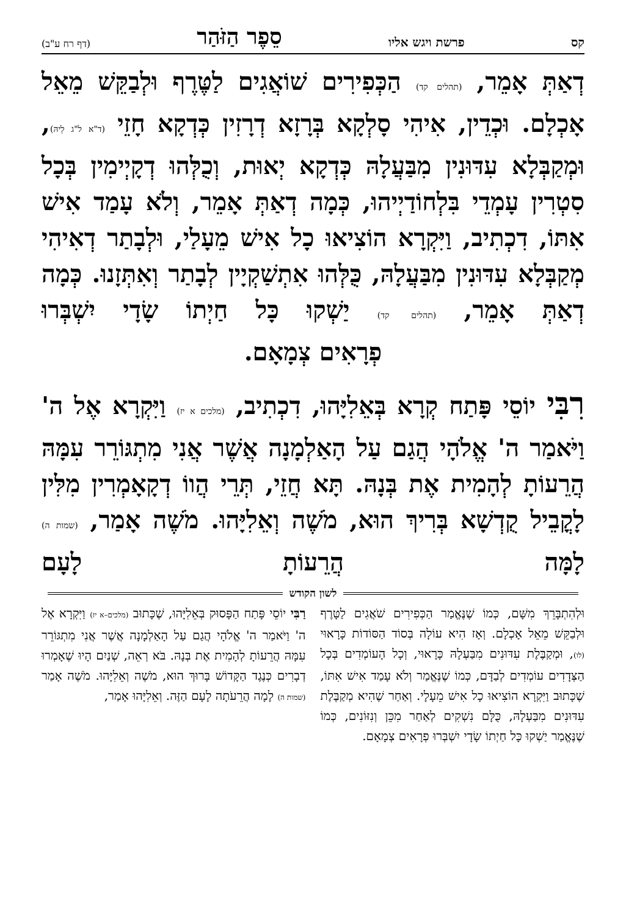קס פרשת ויגש אליו סֵפֶר הַזֹּהַר (דף רח ע"ב)
דְאַתְּ אָמֵר, (תהלים קד) הַכְּפִירִים שׁוֹאֲגִים לַטֶּרֶף וּלְבַקֵּשׁ מֵאֵל אָכְלָם. וּכְדֵין, אִיהִי סָלְקָא בְּרָזָא דְרָזִין כְּדְקָא חָזֵי (ד"א ל"ג לֵיהּ), וּמְקַבְּלָא עִדּוּנִין מִבַּעֲלָהּ כְּדְקָא יְאוּת, וְכֻלְּהוּ דְקָיְימִין בְּכָל סִטְרִין עָמְדֵי בִּלְחוֹדַיְיהוּ, כְּמָה דְאַתְּ אָמֵר, וְלֹא עָמַד אִישׁ אִתּוֹ, דִכְתִיב, וַיִּקְרָא הוֹצִיאוּ כָל אִישׁ מֵעָלַי, וּלְבָתַר דְאִיהִי מְקַבְּלָא עִדּוּנִין מִבַּעֲלָהּ, כֻּלְּהוּ אִתְשַׁקְיָין לְבָתַר וְאִתְּזָנוּ. כְּמָה דְאַתְּ אָמֵר, (תהלים קד) יַשְׁקוּ כָּל חַיְתוֹ שָׂדָי יִשְׁבְּרוּ
פְרָאִים צְמָאָם.
רִבִּי יוֹסֵי פָּתַח קְרָא בְּאֵלִיָּהוּ, דִכְתִיב, (מלכים א יז) וַיִּקְרָא אֶל ה' וַיֹּאמַר ה' אֱלֹהָי הֲגַם עַל הָאַלְמָנָה אֲשֶׁר אֲנִי מִתְגּוֹרֵר עִמָּהּ הֲרֵעוֹתָ לְהָמִית אֶת בְּנָהּ. תָּא חֲזֵי, תְּרֵי הֲווֹ דְקָאָמְרִין מִלִּין לָקֳבֵיל קֻדְשָׁא בְּרִיךְ הוּא, מֹשֶׁה וְאֵלִיָּהוּ. מֹשֶׁה אָמַר, (שמות ה) לָמָּה הֲרֵעוֹתָ לָעָם
לשון הקודש
וּלְהִתְבָּרֵךְ מִשָּׁם, כְּמוֹ שֶׁנֶּאֱמַר הַכְּפִירִים שֹׁאֲגִים לַטָּרֶף וּלְבַקֵּשׁ מֵאֵל אָכְלָם. וְאָז הִיא עוֹלָה בְּסוֹד הַסּוֹדוֹת כָּרָאוּי (לו), וּמְקַבֶּלֶת עִדּוּנִים מִבַּעְלָהּ כָּרָאוּי, וְכָל הָעוֹמְדִים בְּכָל הַצְּדָדִים עוֹמְדִים לְבַדָּם, כְּמוֹ שֶׁנֶּאֱמַר וְלֹא עָמַד אִישׁ אִתּוֹ, שֶׁכָּתוּב וַיִּקְרָא הוֹצִיאוּ כָל אִישׁ מֵעָלָי. וְאַחַר שֶׁהִיא מְקַבֶּלֶת עִדּוּנִים מִבַּעְלָהּ, כֻּלָּם נִשְׁקִים לְאַחַר מִכֵּן וְנִזּוֹנִים, כְּמוֹ שֶׁנֶּאֱמַר יַשְׁקוּ כָּל חַיְתוֹ שָׂדָי יִשְׁבְּרוּ פְרָאִים צְמָאָם.
רַבִּי יוֹסֵי פָּתַח הַפָּסוּק בְּאֵלִיָּהוּ, שֶׁכָּתוּב (מלכים–א יז) וַיִּקְרָא אֶל ה' וַיֹּאמַר ה' אֱלֹהָי הֲגַם עַל הָאַלְמָנָה אֲשֶׁר אֲנִי מִתְגּוֹרֵר עִמָּהּ הֲרֵעוֹתָ לְהָמִית אֶת בְּנָהּ. בֹּא רְאֵה, שְׁנַיִם הָיוּ שֶׁאָמְרוּ דְבָרִים כְּנֶגֶד הַקָּדוֹשׁ בָּרוּךְ הוּא, מֹשֶׁה וְאֵלִיָּהוּ. מֹשֶׁה אָמַר (שמות ה) לָמָה הֲרֵעֹתָה לָעָם הַזֶּה. וְאֵלִיָּהוּ אָמַר,